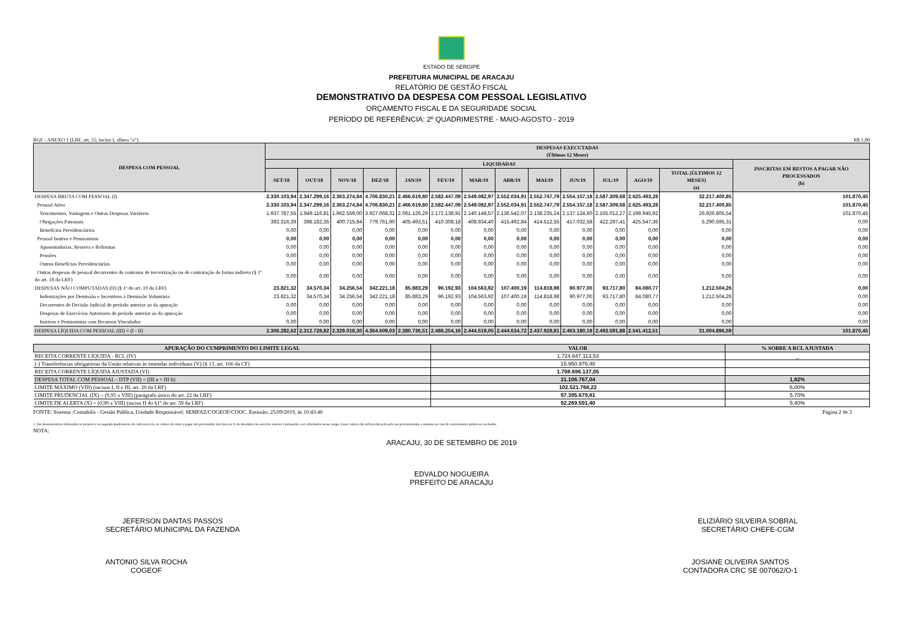ESTADO DE SERGIPE
PREFEITURA MUNICIPAL DE ARACAJU
RELATÓRIO DE GESTÃO FISCAL
DEMONSTRATIVO DA DESPESA COM PESSOAL LEGISLATIVO
ORÇAMENTO FISCAL E DA SEGURIDADE SOCIAL
PERÍODO DE REFERÊNCIA: 2º QUADRIMESTRE - MAIO-AGOSTO - 2019
RGF - ANEXO 1 (LRF, art. 55, inciso I, alínea "a") R$ 1,00
| DESPESA COM PESSOAL | DESPESAS EXECUTADAS (Últimos 12 Meses) | | | | | | | | | | | | | |
| --- | --- | --- | --- | --- | --- | --- | --- | --- | --- | --- | --- | --- | --- | --- |
| | LIQUIDADAS | | | | | | | | | | | | | INSCRITAS EM RESTOS A PAGAR NÃO PROCESSADOS (b) |
| | SET/18 | OUT/18 | NOV/18 | DEZ/18 | JAN/19 | FEV/19 | MAR/19 | ABR/19 | MAI/19 | JUN/19 | JUL/19 | AGO/19 | TOTAL (ÚLTIMOS 12 MESES) (a) | |
| DESPESA BRUTA COM PESSOAL (I) | 2.330.103,94 | 2.347.299,16 | 2.363.274,84 | 4.706.830,21 | 2.466.619,80 | 2.582.447,09 | 2.549.082,97 | 2.552.034,91 | 2.552.747,79 | 2.554.157,18 | 2.587.309,68 | 2.625.493,28 | 32.217.400,85 | 101.870,45 |
| Pessoal Ativo | 2.330.103,94 | 2.347.299,16 | 2.363.274,84 | 4.706.830,21 | 2.466.619,80 | 2.582.447,09 | 2.549.082,97 | 2.552.034,91 | 2.552.747,79 | 2.554.157,18 | 2.587.309,68 | 2.625.493,28 | 32.217.400,85 | 101.870,45 |
| Vencimentos, Vantagens e Outras Despesas Variáveis | 1.937.787,55 | 1.949.116,81 | 1.962.559,00 | 3.927.068,31 | 2.061.126,29 | 2.172.138,91 | 2.140.148,57 | 2.136.542,07 | 2.138.235,24 | 2.137.124,60 | 2.165.012,27 | 2.199.945,92 | 26.926.805,54 | 101.870,45 |
| Obrigações Patronais | 392.316,39 | 398.182,35 | 400.715,84 | 779.761,90 | 405.493,51 | 410.308,18 | 408.934,40 | 415.492,84 | 414.512,55 | 417.032,58 | 422.297,41 | 425.547,36 | 5.290.595,31 | 0,00 |
| Benefícios Previdenciários | 0,00 | 0,00 | 0,00 | 0,00 | 0,00 | 0,00 | 0,00 | 0,00 | 0,00 | 0,00 | 0,00 | 0,00 | 0,00 | 0,00 |
| Pessoal Inativo e Pensionistas | 0,00 | 0,00 | 0,00 | 0,00 | 0,00 | 0,00 | 0,00 | 0,00 | 0,00 | 0,00 | 0,00 | 0,00 | 0,00 | 0,00 |
| Aposentadorias, Reserva e Reformas | 0,00 | 0,00 | 0,00 | 0,00 | 0,00 | 0,00 | 0,00 | 0,00 | 0,00 | 0,00 | 0,00 | 0,00 | 0,00 | 0,00 |
| Pensões | 0,00 | 0,00 | 0,00 | 0,00 | 0,00 | 0,00 | 0,00 | 0,00 | 0,00 | 0,00 | 0,00 | 0,00 | 0,00 | 0,00 |
| Outros Benefícios Previdenciários | 0,00 | 0,00 | 0,00 | 0,00 | 0,00 | 0,00 | 0,00 | 0,00 | 0,00 | 0,00 | 0,00 | 0,00 | 0,00 | 0,00 |
| Outras despesas de pessoal decorrentes de contratos de terceirização ou de contratação de forma indireta (§ 1º do art. 18 da LRF) | 0,00 | 0,00 | 0,00 | 0,00 | 0,00 | 0,00 | 0,00 | 0,00 | 0,00 | 0,00 | 0,00 | 0,00 | 0,00 | 0,00 |
| DESPESAS NÃO COMPUTADAS (II) (§ 1º do art. 19 da LRF) | 23.821,32 | 34.570,34 | 34.256,54 | 342.221,18 | 85.883,29 | 96.192,93 | 104.563,92 | 107.400,19 | 114.818,98 | 90.977,00 | 93.717,80 | 84.080,77 | 1.212.504,26 | 0,00 |
| Indenizações por Demissão e Incentivos à Demissão Voluntária | 23.821,32 | 34.570,34 | 34.256,54 | 342.221,18 | 85.883,29 | 96.192,93 | 104.563,92 | 107.400,19 | 114.818,98 | 90.977,00 | 93.717,80 | 84.080,77 | 1.212.504,26 | 0,00 |
| Decorrentes de Decisão Judicial de período anterior ao da apuração | 0,00 | 0,00 | 0,00 | 0,00 | 0,00 | 0,00 | 0,00 | 0,00 | 0,00 | 0,00 | 0,00 | 0,00 | 0,00 | 0,00 |
| Despesas de Exercícios Anteriores de período anterior ao da apuração | 0,00 | 0,00 | 0,00 | 0,00 | 0,00 | 0,00 | 0,00 | 0,00 | 0,00 | 0,00 | 0,00 | 0,00 | 0,00 | 0,00 |
| Inativos e Pensionistas com Recursos Vinculados | 0,00 | 0,00 | 0,00 | 0,00 | 0,00 | 0,00 | 0,00 | 0,00 | 0,00 | 0,00 | 0,00 | 0,00 | 0,00 | 0,00 |
| DESPESA LÍQUIDA COM PESSOAL (III) = (I - II) | 2.306.282,62 | 2.312.728,82 | 2.329.018,30 | 4.364.609,03 | 2.380.736,51 | 2.486.254,16 | 2.444.519,05 | 2.444.634,72 | 2.437.928,81 | 2.463.180,18 | 2.493.591,88 | 2.541.412,51 | 31.004.896,59 | 101.870,45 |
| APURAÇÃO DO CUMPRIMENTO DO LIMITE LEGAL | VALOR | % SOBRE A RCL AJUSTADA |
| --- | --- | --- |
| RECEITA CORRENTE LÍQUIDA - RCL (IV) | 1.724.647.113,53 | _ |
| (-) Transferências obrigatórias da União relativas às emendas individuais (V) (§ 13, art. 166 da CF) | 15.950.976,48 | |
| RECEITA CORRENTE LÍQUIDA AJUSTADA (VI) | 1.708.696.137,05 | |
| DESPESA TOTAL COM PESSOAL - DTP (VII) = (III a + III b) | 31.106.767,04 | 1,82% |
| LIMITE MÁXIMO (VIII) (incisos I, II e III, art. 20 da LRF) | 102.521.768,22 | 6,00% |
| LIMITE PRUDENCIAL (IX) = (0,95 x VIII) (parágrafo único do art. 22 da LRF) | 97.395.679,81 | 5,70% |
| LIMITE DE ALERTA (X) = (0,90 x VIII) (inciso II do §1º do art. 59 da LRF) | 92.269.591,40 | 5,40% |
FONTE: Sistema :Contabilis - Gestão Pública, Unidade Responsável: SEMFAZ/COGEOF/COOC. Emissão: 25/09/2019, às 10:43:46 Página 2 de 3
1. Nos demonstrativos elaborados no primeiro e no segundo quadrimestre de cada exercício, os valores de restos a pagar não processados inscritos em 31 de dezembro do exercício anterior continuarão a ser informados nesse campo. Esses valores não sofrem alteração pelo seu processamento, e somente no caso de cancelamento podem ser excluídos.
NOTA:
ARACAJU, 30 DE SETEMBRO DE 2019
EDVALDO NOGUEIRA
PREFEITO DE ARACAJU
JEFERSON DANTAS PASSOS
SECRETÁRIO MUNICIPAL DA FAZENDA
ELIZIÁRIO SILVEIRA SOBRAL
SECRETÁRIO CHEFE-CGM
ANTONIO SILVA ROCHA
COGEOF
JOSIANE OLIVEIRA SANTOS
CONTADORA CRC SE 007062/O-1